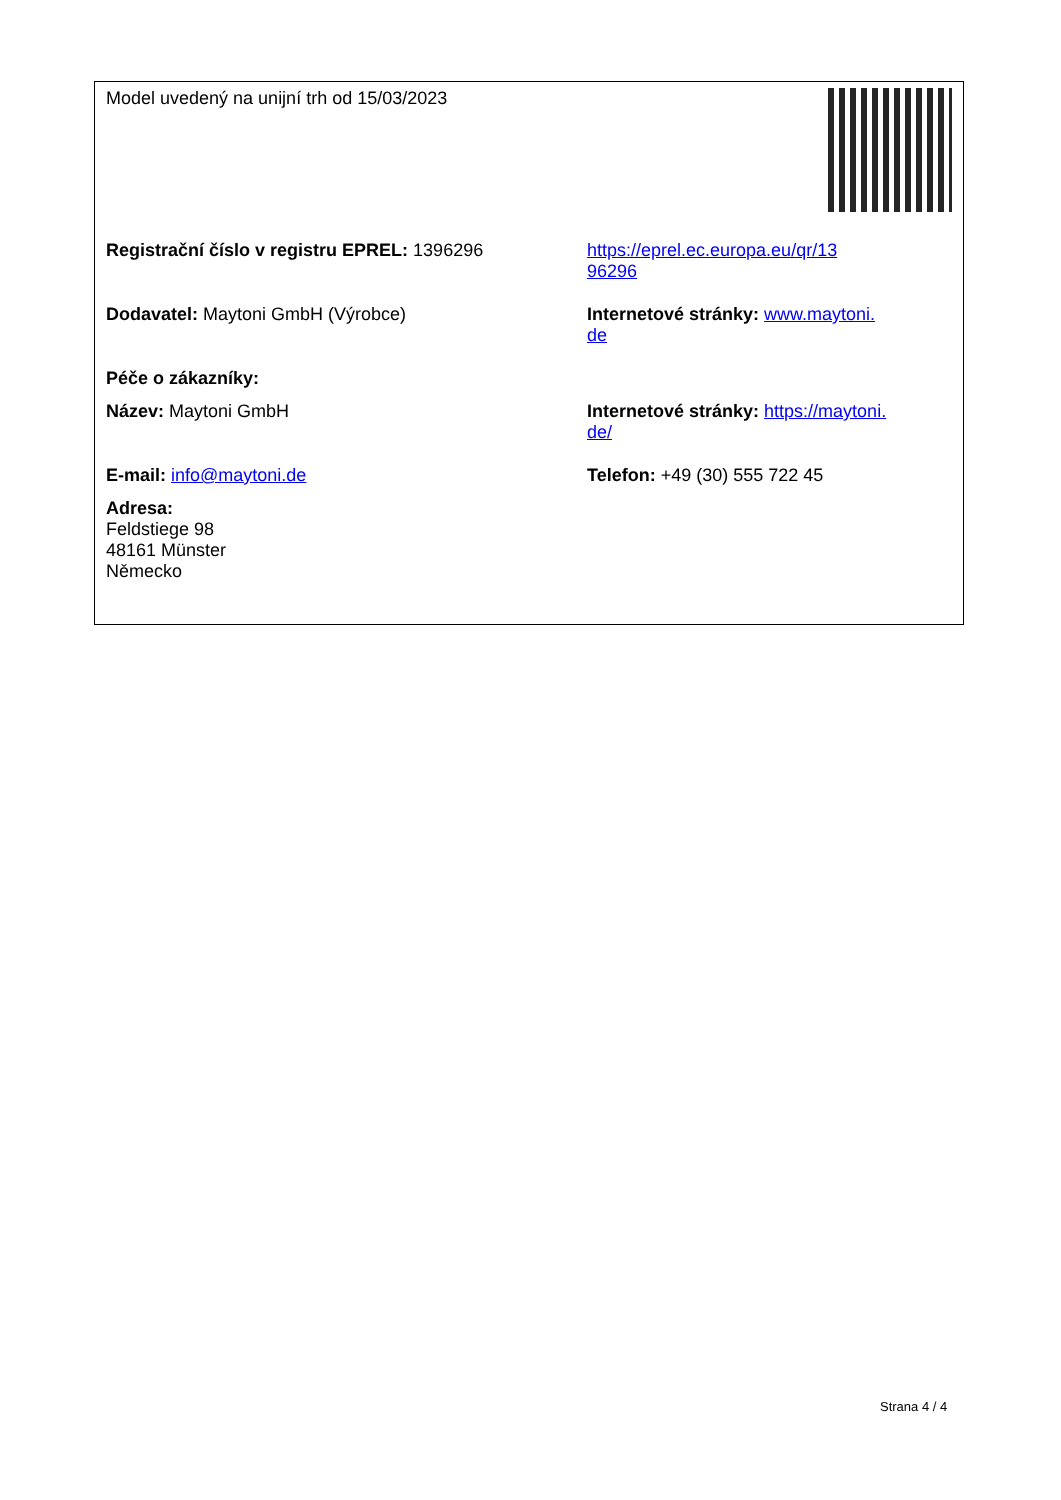| Model uvedený na unijní trh od 15/03/2023 | |
| Registrační číslo v registru EPREL: 1396296 | https://eprel.ec.europa.eu/qr/13 96296 |
| Dodavatel: Maytoni GmbH (Výrobce) | Internetové stránky: www.maytoni. de |
| Péče o zákazníky: | |
| Název: Maytoni GmbH | Internetové stránky: https://maytoni. de/ |
| E-mail: info@maytoni.de | Telefon: +49 (30) 555 722 45 |
| Adresa: Feldstiege 98 48161 Münster Německo | |
Strana 4 / 4